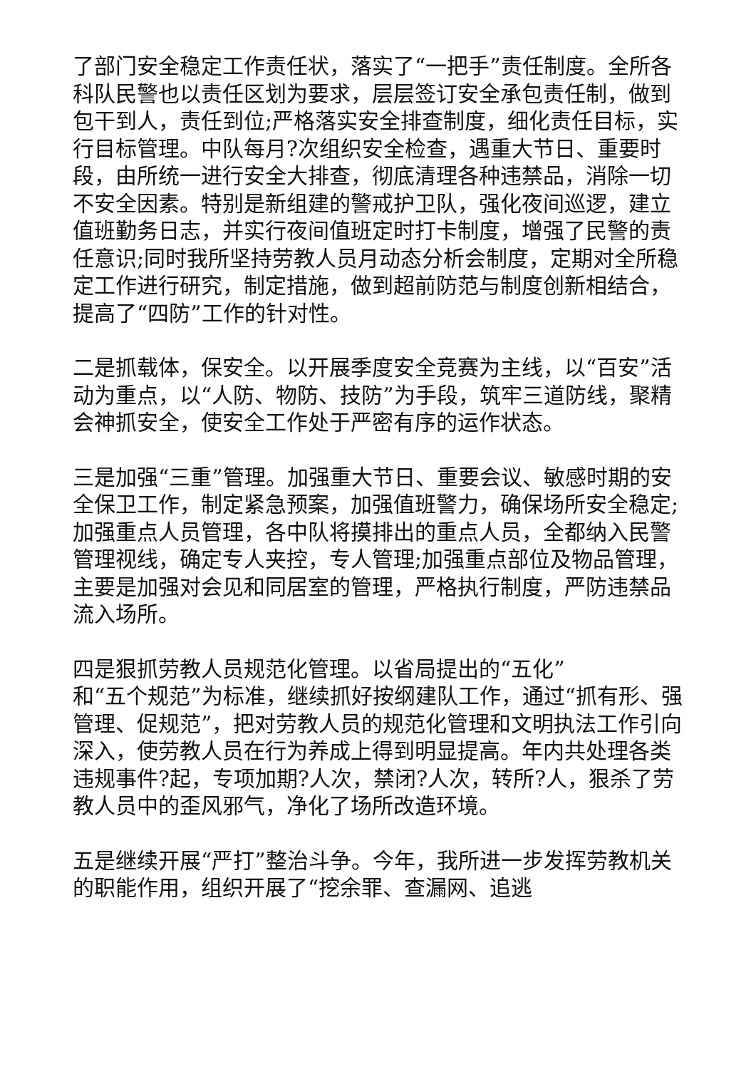了部门安全稳定工作责任状，落实了“一把手”责任制度。全所各科队民警也以责任区划为要求，层层签订安全承包责任制，做到包干到人，责任到位;严格落实安全排查制度，细化责任目标，实行目标管理。中队每月?次组织安全检查，遇重大节日、重要时段，由所统一进行安全大排查，彻底清理各种违禁品，消除一切不安全因素。特别是新组建的警戒护卫队，强化夜间巡逻，建立值班勤务日志，并实行夜间值班定时打卡制度，增强了民警的责任意识;同时我所坚持劳教人员月动态分析会制度，定期对全所稳定工作进行研究，制定措施，做到超前防范与制度创新相结合，提高了“四防”工作的针对性。
二是抓载体，保安全。以开展季度安全竞赛为主线，以“百安”活动为重点，以“人防、物防、技防”为手段，筑牢三道防线，聚精会神抓安全，使安全工作处于严密有序的运作状态。
三是加强“三重”管理。加强重大节日、重要会议、敏感时期的安全保卫工作，制定紧急预案，加强值班警力，确保场所安全稳定;加强重点人员管理，各中队将摸排出的重点人员，全都纳入民警管理视线，确定专人夹控，专人管理;加强重点部位及物品管理，主要是加强对会见和同居室的管理，严格执行制度，严防违禁品流入场所。
四是狠抓劳教人员规范化管理。以省局提出的“五化”
和“五个规范”为标准，继续抓好按纲建队工作，通过“抓有形、强管理、促规范”，把对劳教人员的规范化管理和文明执法工作引向深入，使劳教人员在行为养成上得到明显提高。年内共处理各类违规事件?起，专项加期?人次，禁闭?人次，转所?人，狠杀了劳教人员中的歪风邪气，净化了场所改造环境。
五是继续开展“严打”整治斗争。今年，我所进一步发挥劳教机关的职能作用，组织开展了“挖余罪、查漏网、追逃